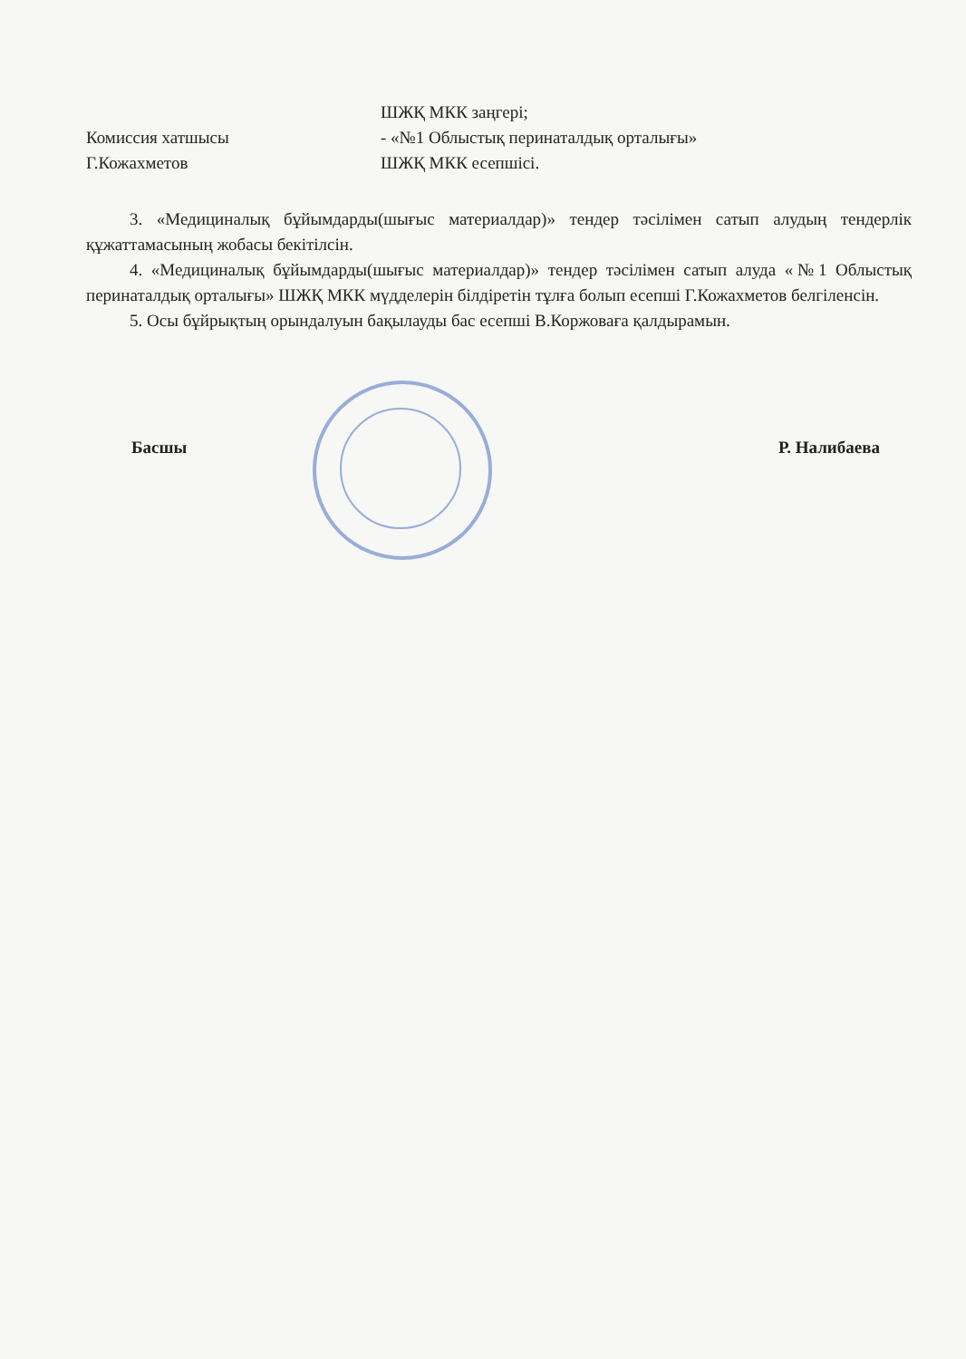ШЖҚ МКК заңгері;
Комиссия хатшысы - «№1 Облыстық перинаталдық орталығы»
Г.Кожахметов ШЖҚ МКК есепшісі.
3. «Медициналық бұйымдарды(шығыс материалдар)» тендер тәсілімен сатып алудың тендерлік құжаттамасының жобасы бекітілсін.
4. «Медициналық бұйымдарды(шығыс материалдар)» тендер тәсілімен сатып алуда «№1 Облыстық перинаталдық орталығы» ШЖҚ МКК мүдделерін білдіретін тұлға болып есепші Г.Кожахметов белгіленсін.
5. Осы бұйрықтың орындалуын бақылауды бас есепші В.Коржоваға қалдырамын.
Басшы Р. Налибаева